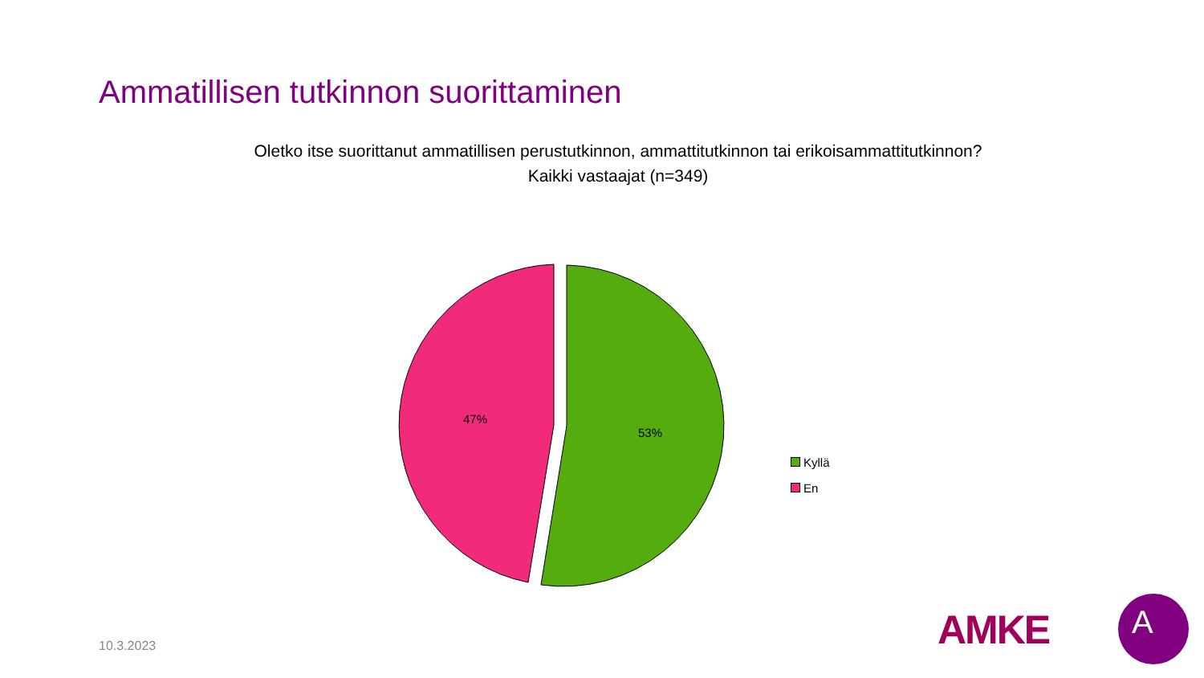Ammatillisen tutkinnon suorittaminen
Oletko itse suorittanut ammatillisen perustutkinnon, ammattitutkinnon tai erikoisammattitutkinnon?
Kaikki vastaajat (n=349)
53%
47%
Kyllä
En
10.3.2023 AMKE
A